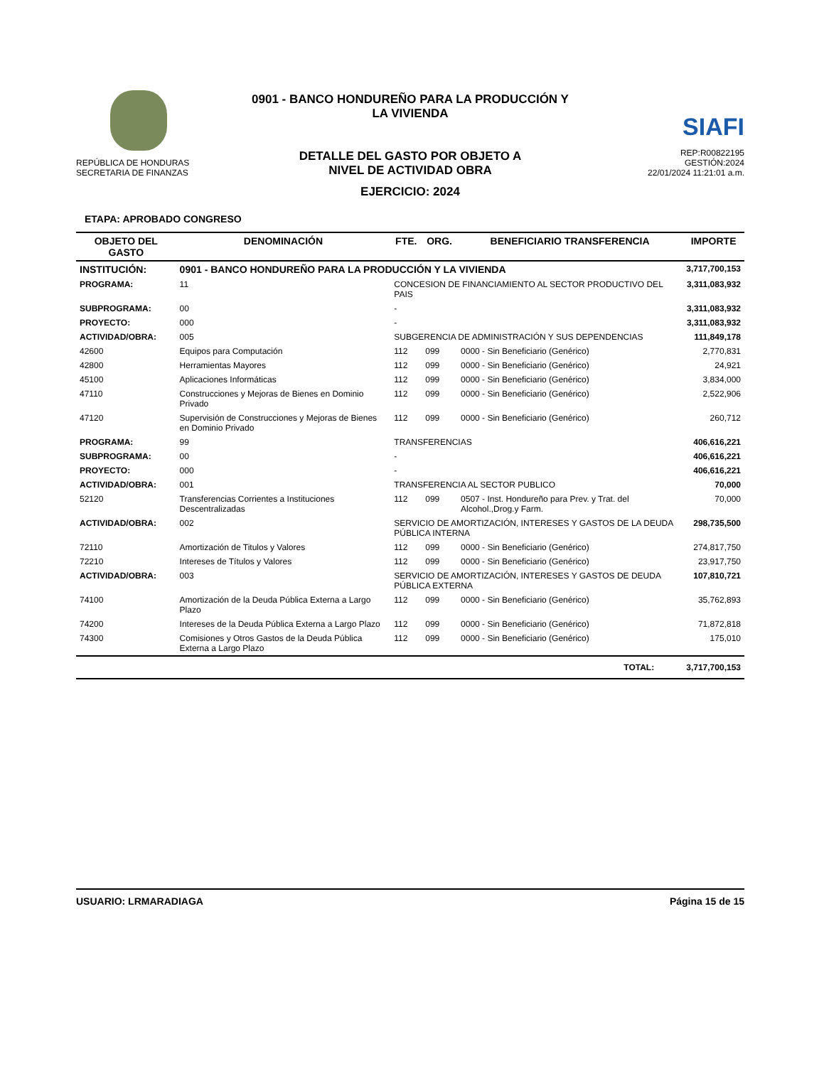REPÚBLICA DE HONDURAS
SECRETARIA DE FINANZAS
0901 - BANCO HONDUREÑO PARA LA PRODUCCIÓN Y
LA VIVIENDA
DETALLE DEL GASTO POR OBJETO A
NIVEL DE ACTIVIDAD OBRA
SIAFI
REP:R00822195
GESTIÓN:2024
22/01/2024 11:21:01 a.m.
EJERCICIO: 2024
ETAPA: APROBADO CONGRESO
| OBJETO DEL GASTO | DENOMINACIÓN | | FTE. | ORG. | BENEFICIARIO TRANSFERENCIA | IMPORTE |
| --- | --- | --- | --- | --- | --- | --- |
| INSTITUCIÓN: | 0901 - BANCO HONDUREÑO PARA LA PRODUCCIÓN Y LA VIVIENDA | | | | | 3,717,700,153 |
| PROGRAMA: | 11 | CONCESION DE FINANCIAMIENTO AL SECTOR PRODUCTIVO DEL PAIS | | | | 3,311,083,932 |
| SUBPROGRAMA: | 00 | - | | | | 3,311,083,932 |
| PROYECTO: | 000 | - | | | | 3,311,083,932 |
| ACTIVIDAD/OBRA: | 005 | SUBGERENCIA DE ADMINISTRACIÓN Y SUS DEPENDENCIAS | | | | 111,849,178 |
| 42600 | Equipos para Computación | | 112 | 099 | 0000 - Sin Beneficiario (Genérico) | 2,770,831 |
| 42800 | Herramientas Mayores | | 112 | 099 | 0000 - Sin Beneficiario (Genérico) | 24,921 |
| 45100 | Aplicaciones Informáticas | | 112 | 099 | 0000 - Sin Beneficiario (Genérico) | 3,834,000 |
| 47110 | Construcciones y Mejoras de Bienes en Dominio Privado | | 112 | 099 | 0000 - Sin Beneficiario (Genérico) | 2,522,906 |
| 47120 | Supervisión de Construcciones y Mejoras de Bienes en Dominio Privado | | 112 | 099 | 0000 - Sin Beneficiario (Genérico) | 260,712 |
| PROGRAMA: | 99 | TRANSFERENCIAS | | | | 406,616,221 |
| SUBPROGRAMA: | 00 | - | | | | 406,616,221 |
| PROYECTO: | 000 | - | | | | 406,616,221 |
| ACTIVIDAD/OBRA: | 001 | TRANSFERENCIA AL SECTOR PUBLICO | | | | 70,000 |
| 52120 | Transferencias Corrientes a Instituciones Descentralizadas | | 112 | 099 | 0507 - Inst. Hondureño para Prev. y Trat. del Alcohol.,Drog.y Farm. | 70,000 |
| ACTIVIDAD/OBRA: | 002 | SERVICIO DE AMORTIZACIÓN, INTERESES Y GASTOS DE LA DEUDA PÚBLICA INTERNA | | | | 298,735,500 |
| 72110 | Amortización de Titulos y Valores | | 112 | 099 | 0000 - Sin Beneficiario (Genérico) | 274,817,750 |
| 72210 | Intereses de Títulos y Valores | | 112 | 099 | 0000 - Sin Beneficiario (Genérico) | 23,917,750 |
| ACTIVIDAD/OBRA: | 003 | SERVICIO DE AMORTIZACIÓN, INTERESES Y GASTOS DE DEUDA PÚBLICA EXTERNA | | | | 107,810,721 |
| 74100 | Amortización de la Deuda Pública Externa a Largo Plazo | | 112 | 099 | 0000 - Sin Beneficiario (Genérico) | 35,762,893 |
| 74200 | Intereses de la Deuda Pública Externa a Largo Plazo | | 112 | 099 | 0000 - Sin Beneficiario (Genérico) | 71,872,818 |
| 74300 | Comisiones y Otros Gastos de la Deuda Pública Externa a Largo Plazo | | 112 | 099 | 0000 - Sin Beneficiario (Genérico) | 175,010 |
| TOTAL: | | | | | | 3,717,700,153 |
USUARIO: LRMARADIAGA Página 15 de 15